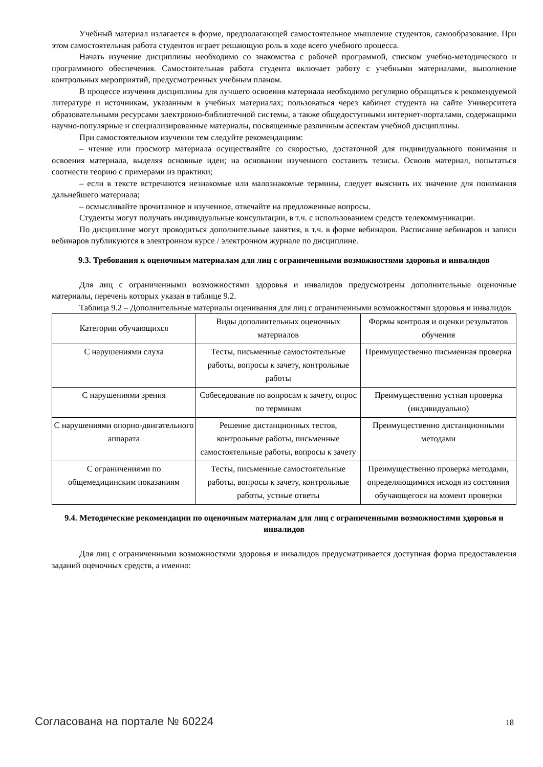Учебный материал излагается в форме, предполагающей самостоятельное мышление студентов, самообразование. При этом самостоятельная работа студентов играет решающую роль в ходе всего учебного процесса.
Начать изучение дисциплины необходимо со знакомства с рабочей программой, списком учебно-методического и программного обеспечения. Самостоятельная работа студента включает работу с учебными материалами, выполнение контрольных мероприятий, предусмотренных учебным планом.
В процессе изучения дисциплины для лучшего освоения материала необходимо регулярно обращаться к рекомендуемой литературе и источникам, указанным в учебных материалах; пользоваться через кабинет студента на сайте Университета образовательными ресурсами электронно-библиотечной системы, а также общедоступными интернет-порталами, содержащими научно-популярные и специализированные материалы, посвященные различным аспектам учебной дисциплины.
При самостоятельном изучении тем следуйте рекомендациям:
– чтение или просмотр материала осуществляйте со скоростью, достаточной для индивидуального понимания и освоения материала, выделяя основные идеи; на основании изученного составить тезисы. Освоив материал, попытаться соотнести теорию с примерами из практики;
– если в тексте встречаются незнакомые или малознакомые термины, следует выяснить их значение для понимания дальнейшего материала;
– осмысливайте прочитанное и изученное, отвечайте на предложенные вопросы.
Студенты могут получать индивидуальные консультации, в т.ч. с использованием средств телекоммуникации.
По дисциплине могут проводиться дополнительные занятия, в т.ч. в форме вебинаров. Расписание вебинаров и записи вебинаров публикуются в электронном курсе / электронном журнале по дисциплине.
9.3. Требования к оценочным материалам для лиц с ограниченными возможностями здоровья и инвалидов
Для лиц с ограниченными возможностями здоровья и инвалидов предусмотрены дополнительные оценочные материалы, перечень которых указан в таблице 9.2.
Таблица 9.2 – Дополнительные материалы оценивания для лиц с ограниченными возможностями здоровья и инвалидов
| Категории обучающихся | Виды дополнительных оценочных материалов | Формы контроля и оценки результатов обучения |
| С нарушениями слуха | Тесты, письменные самостоятельные работы, вопросы к зачету, контрольные работы | Преимущественно письменная проверка |
| С нарушениями зрения | Собеседование по вопросам к зачету, опрос по терминам | Преимущественно устная проверка (индивидуально) |
| С нарушениями опорно-двигательного аппарата | Решение дистанционных тестов, контрольные работы, письменные самостоятельные работы, вопросы к зачету | Преимущественно дистанционными методами |
| С ограничениями по общемедицинским показаниям | Тесты, письменные самостоятельные работы, вопросы к зачету, контрольные работы, устные ответы | Преимущественно проверка методами, определяющимися исходя из состояния обучающегося на момент проверки |
9.4. Методические рекомендации по оценочным материалам для лиц с ограниченными возможностями здоровья и инвалидов
Для лиц с ограниченными возможностями здоровья и инвалидов предусматривается доступная форма предоставления заданий оценочных средств, а именно:
Согласована на портале № 60224 18